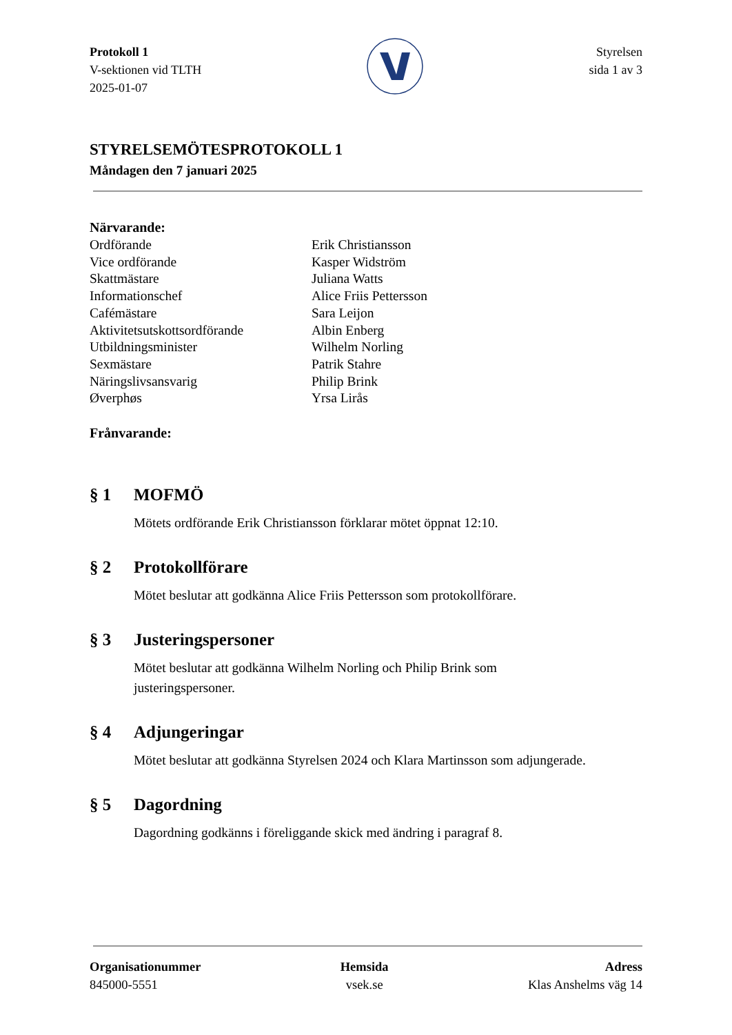Protokoll 1
V-sektionen vid TLTH
2025-01-07
Styrelsen
sida 1 av 3
STYRELSEMÖTESPROTOKOLL 1
Måndagen den 7 januari 2025
Närvarande:
| Ordförande | Erik Christiansson |
| Vice ordförande | Kasper Widström |
| Skattmästare | Juliana Watts |
| Informationschef | Alice Friis Pettersson |
| Cafémästare | Sara Leijon |
| Aktivitetsutskottsordförande | Albin Enberg |
| Utbildningsminister | Wilhelm Norling |
| Sexmästare | Patrik Stahre |
| Näringslivsansvarig | Philip Brink |
| Øverphøs | Yrsa Lirås |
Frånvarande:
§ 1 MOFMÖ
Mötets ordförande Erik Christiansson förklarar mötet öppnat 12:10.
§ 2 Protokollförare
Mötet beslutar att godkänna Alice Friis Pettersson som protokollförare.
§ 3 Justeringspersoner
Mötet beslutar att godkänna Wilhelm Norling och Philip Brink som
justeringspersoner.
§ 4 Adjungeringar
Mötet beslutar att godkänna Styrelsen 2024 och Klara Martinsson som adjungerade.
§ 5 Dagordning
Dagordning godkänns i föreliggande skick med ändring i paragraf 8.
Organisationummer
845000-5551
Hemsida
vsek.se
Adress
Klas Anshelms väg 14